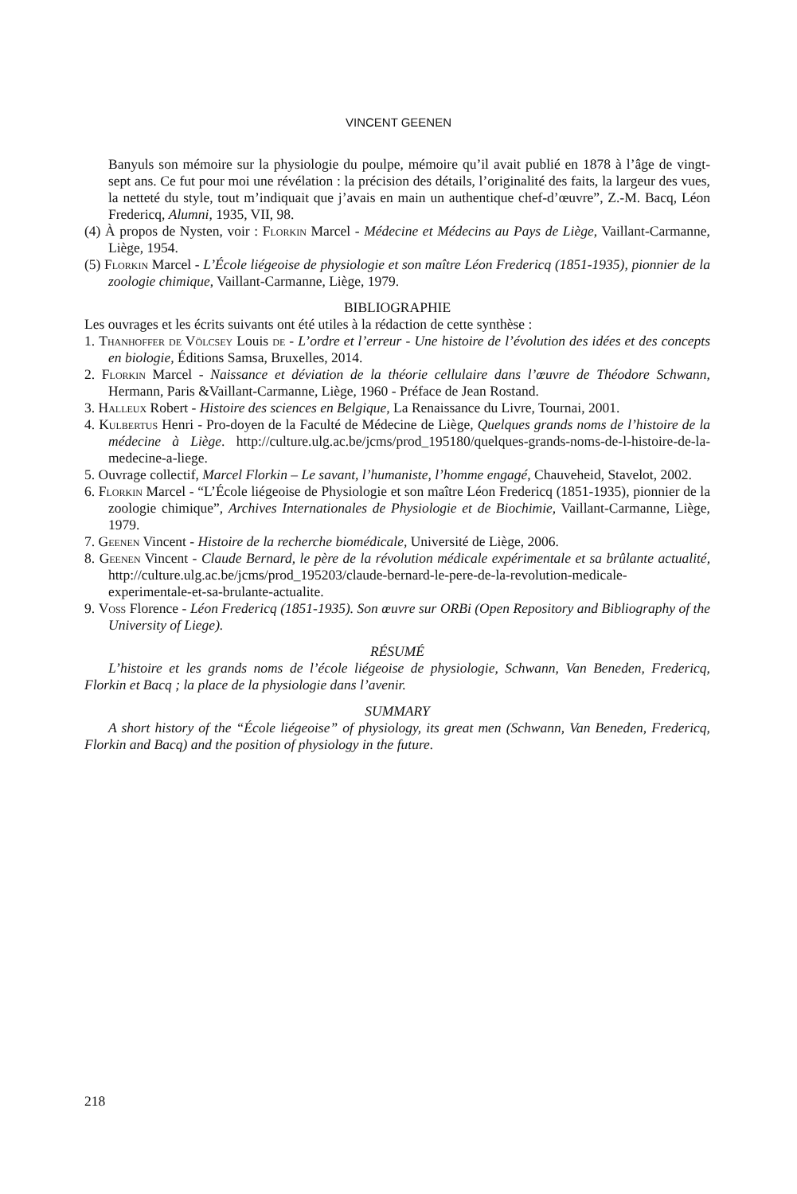VINCENT GEENEN
Banyuls son mémoire sur la physiologie du poulpe, mémoire qu’il avait publié en 1878 à l’âge de vingt-sept ans. Ce fut pour moi une révélation : la précision des détails, l’originalité des faits, la largeur des vues, la netteté du style, tout m’indiquait que j’avais en main un authentique chef-d’œuvre”, Z.-M. Bacq, Léon Fredericq, Alumni, 1935, VII, 98.
(4) À propos de Nysten, voir : Florkin Marcel - Médecine et Médecins au Pays de Liège, Vaillant-Carmanne, Liège, 1954.
(5) Florkin Marcel - L’École liégeoise de physiologie et son maître Léon Fredericq (1851-1935), pionnier de la zoologie chimique, Vaillant-Carmanne, Liège, 1979.
BIBLIOGRAPHIE
Les ouvrages et les écrits suivants ont été utiles à la rédaction de cette synthèse :
1. Thanhoffer de Völcsey Louis de - L’ordre et l’erreur - Une histoire de l’évolution des idées et des concepts en biologie, Éditions Samsa, Bruxelles, 2014.
2. Florkin Marcel - Naissance et déviation de la théorie cellulaire dans l’œuvre de Théodore Schwann, Hermann, Paris &Vaillant-Carmanne, Liège, 1960 - Préface de Jean Rostand.
3. Halleux Robert - Histoire des sciences en Belgique, La Renaissance du Livre, Tournai, 2001.
4. Kulbertus Henri - Pro-doyen de la Faculté de Médecine de Liège, Quelques grands noms de l’histoire de la médecine à Liège. http://culture.ulg.ac.be/jcms/prod_195180/quelques-grands-noms-de-l-histoire-de-la-medecine-a-liege.
5. Ouvrage collectif, Marcel Florkin – Le savant, l’humaniste, l’homme engagé, Chauveheid, Stavelot, 2002.
6. Florkin Marcel - “L’École liégeoise de Physiologie et son maître Léon Fredericq (1851-1935), pionnier de la zoologie chimique”, Archives Internationales de Physiologie et de Biochimie, Vaillant-Carmanne, Liège, 1979.
7. Geenen Vincent - Histoire de la recherche biomédicale, Université de Liège, 2006.
8. Geenen Vincent - Claude Bernard, le père de la révolution médicale expérimentale et sa brûlante actualité, http://culture.ulg.ac.be/jcms/prod_195203/claude-bernard-le-pere-de-la-revolution-medicale-experimentale-et-sa-brulante-actualite.
9. Voss Florence - Léon Fredericq (1851-1935). Son œuvre sur ORBi (Open Repository and Bibliography of the University of Liege).
RÉSUMÉ
L’histoire et les grands noms de l’école liégeoise de physiologie, Schwann, Van Beneden, Fredericq, Florkin et Bacq ; la place de la physiologie dans l’avenir.
SUMMARY
A short history of the “École liégeoise” of physiology, its great men (Schwann, Van Beneden, Fredericq, Florkin and Bacq) and the position of physiology in the future.
218